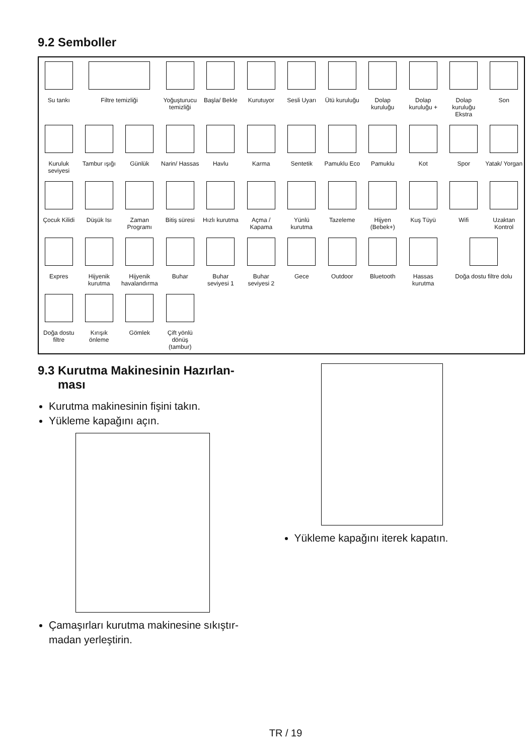9.2 Semboller
| Su tankı | Filtre temizliği | | Yoğuşturucu temizliği | Başla/ Bekle | Kurutuyor | Sesli Uyarı | Ütü kuruluğu | Dolap kuruluğu | Dolap kuruluğu + | Dolap kuruluğu Ekstra | Son |
| Kuruluk seviyesi | Tambur ışığı | Günlük | Narin/ Hassas | Havlu | Karma | Sentetik | Pamuklu Eco | Pamuklu | Kot | Spor | Yatak/ Yorgan |
| Çocuk Kilidi | Düşük Isı | Zaman Programı | Bitiş süresi | Hızlı kurutma | Açma / Kapama | Yünlü kurutma | Tazeleme | Hijyen (Bebek+) | Kuş Tüyü | Wifi | Uzaktan Kontrol |
| Expres | Hijyenik kurutma | Hijyenik havalandırma | Buhar | Buhar seviyesi 1 | Buhar seviyesi 2 | Gece | Outdoor | Bluetooth | Hassas kurutma | Doğa dostu filtre dolu | |
| Doğa dostu filtre | Kırışık önleme | Gömlek | Çift yönlü dönüş (tambur) | | | | | | | | |
9.3 Kurutma Makinesinin Hazırlan-
ması
Kurutma makinesinin fişini takın.
Yükleme kapağını açın.
Çamaşırları kurutma makinesine sıkıştır-madan yerleştirin.
Yükleme kapağını iterek kapatın.
TR / 19